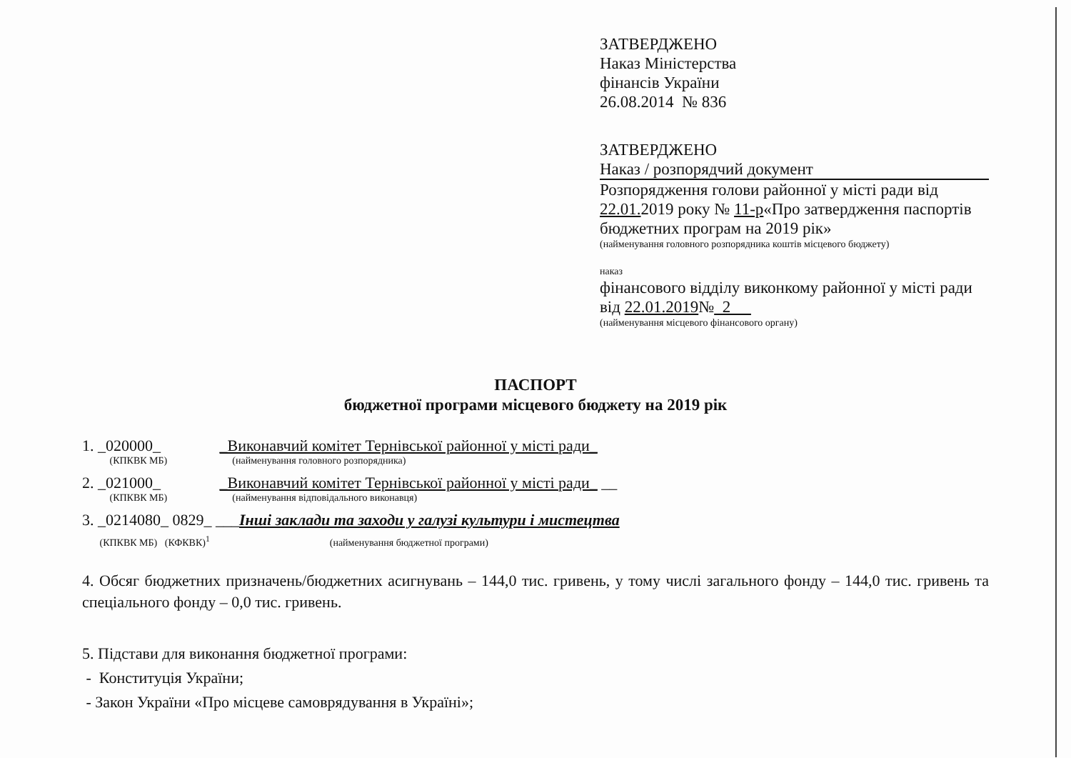ЗАТВЕРДЖЕНО
Наказ Міністерства
фінансів України
26.08.2014 № 836
ЗАТВЕРДЖЕНО
Наказ / розпорядчий документ
Розпорядження голови районної у місті ради від 22.01. 2019 року № 11-р«Про затвердження паспортів бюджетних програм на 2019 рік»
(найменування головного розпорядника коштів місцевого бюджету)
наказ
фінансового відділу виконкому районної у місті ради від 22.01.2019№ 2
(найменування місцевого фінансового органу)
ПАСПОРТ
бюджетної програми місцевого бюджету на 2019 рік
1. _020000_ _Виконавчий комітет Тернівської районної у місті ради_
(КПКВК МБ) (найменування головного розпорядника)
2. _021000_ _Виконавчий комітет Тернівської районної у місті ради_ __
(КПКВК МБ) (найменування відповідального виконавця)
3. _0214080_ 0829_ ___Інші заклади та заходи у галузі культури і мистецтва
(КПКВК МБ) (КФКВК)<sup>1</sup> (найменування бюджетної програми)
4. Обсяг бюджетних призначень/бюджетних асигнувань – 144,0 тис. гривень, у тому числі загального фонду – 144,0 тис. гривень та спеціального фонду – 0,0 тис. гривень.
5. Підстави для виконання бюджетної програми:
- Конституція України;
- Закон України «Про місцеве самоврядування в Україні»;